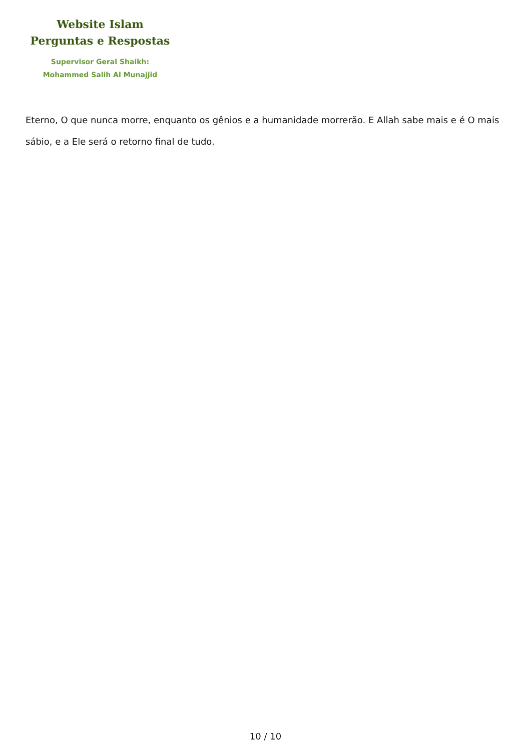Website Islam
Perguntas e Respostas
Supervisor Geral Shaikh:
Mohammed Salih Al Munajjid
Eterno, O que nunca morre, enquanto os gênios e a humanidade morrerão. E Allah sabe mais e é O mais sábio, e a Ele será o retorno final de tudo.
10 / 10